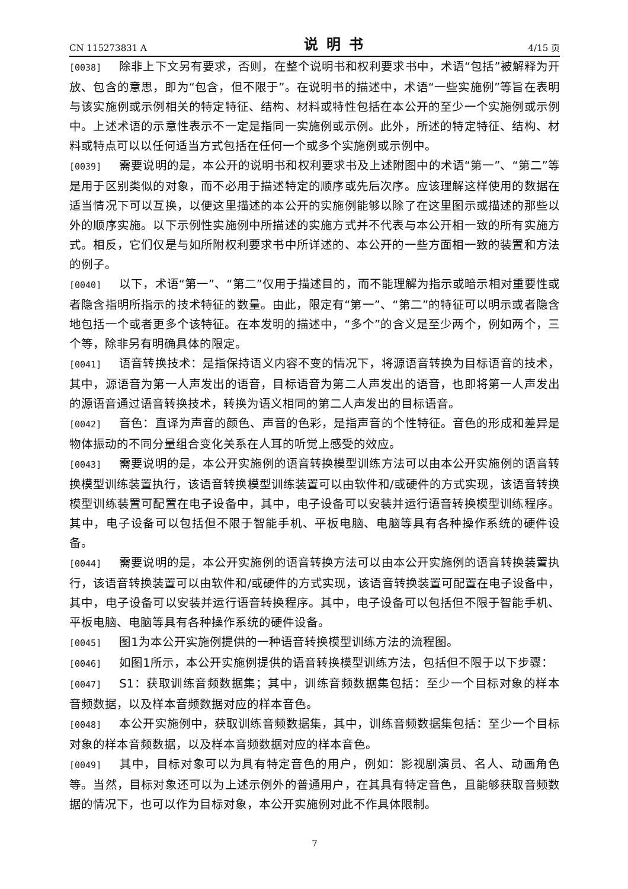CN 115273831 A 说明书 4/15 页
[0038] 除非上下文另有要求，否则，在整个说明书和权利要求书中，术语“包括”被解释为开放、包含的意思，即为“包含，但不限于”。在说明书的描述中，术语“一些实施例”等旨在表明与该实施例或示例相关的特定特征、结构、材料或特性包括在本公开的至少一个实施例或示例中。上述术语的示意性表示不一定是指同一实施例或示例。此外，所述的特定特征、结构、材料或特点可以以任何适当方式包括在任何一个或多个实施例或示例中。
[0039] 需要说明的是，本公开的说明书和权利要求书及上述附图中的术语“第一”、“第二”等是用于区别类似的对象，而不必用于描述特定的顺序或先后次序。应该理解这样使用的数据在适当情况下可以互换，以便这里描述的本公开的实施例能够以除了在这里图示或描述的那些以外的顺序实施。以下示例性实施例中所描述的实施方式并不代表与本公开相一致的所有实施方式。相反，它们仅是与如所附权利要求书中所详述的、本公开的一些方面相一致的装置和方法的例子。
[0040] 以下，术语“第一”、“第二”仅用于描述目的，而不能理解为指示或暗示相对重要性或者隐含指明所指示的技术特征的数量。由此，限定有“第一”、“第二”的特征可以明示或者隐含地包括一个或者更多个该特征。在本发明的描述中，“多个”的含义是至少两个，例如两个，三个等，除非另有明确具体的限定。
[0041] 语音转换技术：是指保持语义内容不变的情况下，将源语音转换为目标语音的技术，其中，源语音为第一人声发出的语音，目标语音为第二人声发出的语音，也即将第一人声发出的源语音通过语音转换技术，转换为语义相同的第二人声发出的目标语音。
[0042] 音色：直译为声音的颜色、声音的色彩，是指声音的个性特征。音色的形成和差异是物体振动的不同分量组合变化关系在人耳的听觉上感受的效应。
[0043] 需要说明的是，本公开实施例的语音转换模型训练方法可以由本公开实施例的语音转换模型训练装置执行，该语音转换模型训练装置可以由软件和/或硬件的方式实现，该语音转换模型训练装置可配置在电子设备中，其中，电子设备可以安装并运行语音转换模型训练程序。其中，电子设备可以包括但不限于智能手机、平板电脑、电脑等具有各种操作系统的硬件设备。
[0044] 需要说明的是，本公开实施例的语音转换方法可以由本公开实施例的语音转换装置执行，该语音转换装置可以由软件和/或硬件的方式实现，该语音转换装置可配置在电子设备中，其中，电子设备可以安装并运行语音转换程序。其中，电子设备可以包括但不限于智能手机、平板电脑、电脑等具有各种操作系统的硬件设备。
[0045] 图1为本公开实施例提供的一种语音转换模型训练方法的流程图。
[0046] 如图1所示，本公开实施例提供的语音转换模型训练方法，包括但不限于以下步骤：
[0047] S1：获取训练音频数据集；其中，训练音频数据集包括：至少一个目标对象的样本音频数据，以及样本音频数据对应的样本音色。
[0048] 本公开实施例中，获取训练音频数据集，其中，训练音频数据集包括：至少一个目标对象的样本音频数据，以及样本音频数据对应的样本音色。
[0049] 其中，目标对象可以为具有特定音色的用户，例如：影视剧演员、名人、动画角色等。当然，目标对象还可以为上述示例外的普通用户，在其具有特定音色，且能够获取音频数据的情况下，也可以作为目标对象，本公开实施例对此不作具体限制。
7